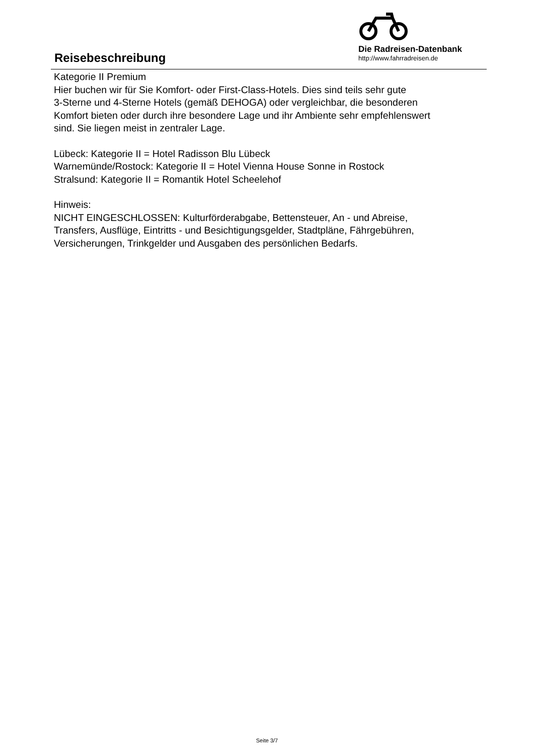Reisebeschreibung
Die Radreisen-Datenbank
http://www.fahrradreisen.de
Kategorie II Premium
Hier buchen wir für Sie Komfort- oder First-Class-Hotels. Dies sind teils sehr gute
3-Sterne und 4-Sterne Hotels (gemäß DEHOGA) oder vergleichbar, die besonderen
Komfort bieten oder durch ihre besondere Lage und ihr Ambiente sehr empfehlenswert
sind. Sie liegen meist in zentraler Lage.
Lübeck: Kategorie II = Hotel Radisson Blu Lübeck
Warnemünde/Rostock: Kategorie II = Hotel Vienna House Sonne in Rostock
Stralsund: Kategorie II = Romantik Hotel Scheelehof
Hinweis:
NICHT EINGESCHLOSSEN: Kulturförderabgabe, Bettensteuer, An - und Abreise,
Transfers, Ausflüge, Eintritts - und Besichtigungsgelder, Stadtpläne, Fährgebühren,
Versicherungen, Trinkgelder und Ausgaben des persönlichen Bedarfs.
Seite 3/7